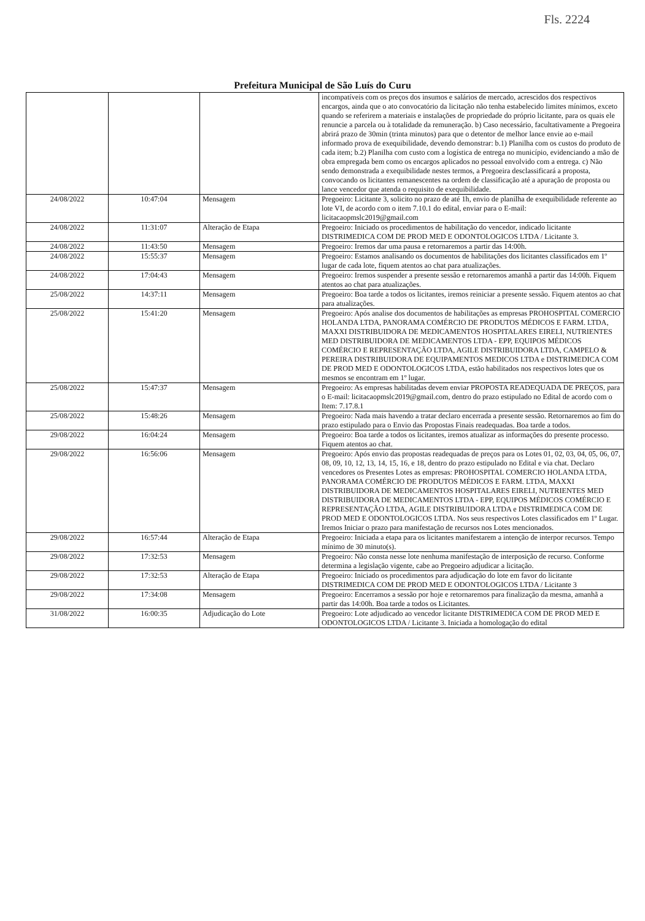Fls. 2224
Prefeitura Municipal de São Luís do Curu
| | | | incompatíveis com os preços dos insumos e salários de mercado, acrescidos dos respectivos encargos, ainda que o ato convocatório da licitação não tenha estabelecido limites mínimos, exceto quando se referirem a materiais e instalações de propriedade do próprio licitante, para os quais ele renuncie a parcela ou à totalidade da remuneração. b) Caso necessário, facultativamente a Pregoeira abrirá prazo de 30min (trinta minutos) para que o detentor de melhor lance envie ao e-mail informado prova de exequibilidade, devendo demonstrar: b.1) Planilha com os custos do produto de cada item; b.2) Planilha com custo com a logística de entrega no município, evidenciando a mão de obra empregada bem como os encargos aplicados no pessoal envolvido com a entrega. c) Não sendo demonstrada a exequibilidade nestes termos, a Pregoeira desclassificará a proposta, convocando os licitantes remanescentes na ordem de classificação até a apuração de proposta ou lance vencedor que atenda o requisito de exequibilidade. |
| 24/08/2022 | 10:47:04 | Mensagem | Pregoeiro: Licitante 3, solicito no prazo de até 1h, envio de planilha de exequibilidade referente ao lote VI, de acordo com o item 7.10.1 do edital, enviar para o E-mail: licitacaopmslc2019@gmail.com |
| 24/08/2022 | 11:31:07 | Alteração de Etapa | Pregoeiro: Iniciado os procedimentos de habilitação do vencedor, indicado licitante DISTRIMEDICA COM DE PROD MED E ODONTOLOGICOS LTDA / Licitante 3. |
| 24/08/2022 | 11:43:50 | Mensagem | Pregoeiro: Iremos dar uma pausa e retornaremos a partir das 14:00h. |
| 24/08/2022 | 15:55:37 | Mensagem | Pregoeiro: Estamos analisando os documentos de habilitações dos licitantes classificados em 1º lugar de cada lote, fiquem atentos ao chat para atualizações. |
| 24/08/2022 | 17:04:43 | Mensagem | Pregoeiro: Iremos suspender a presente sessão e retornaremos amanhã a partir das 14:00h. Fiquem atentos ao chat para atualizações. |
| 25/08/2022 | 14:37:11 | Mensagem | Pregoeiro: Boa tarde a todos os licitantes, iremos reiniciar a presente sessão. Fiquem atentos ao chat para atualizações. |
| 25/08/2022 | 15:41:20 | Mensagem | Pregoeiro: Após analise dos documentos de habilitações as empresas PROHOSPITAL COMERCIO HOLANDA LTDA, PANORAMA COMÉRCIO DE PRODUTOS MÉDICOS E FARM. LTDA, MAXXI DISTRIBUIDORA DE MEDICAMENTOS HOSPITALARES EIRELI, NUTRIENTES MED DISTRIBUIDORA DE MEDICAMENTOS LTDA - EPP, EQUIPOS MÉDICOS COMÉRCIO E REPRESENTAÇÃO LTDA, AGILE DISTRIBUIDORA LTDA, CAMPELO & PEREIRA DISTRIBUIDORA DE EQUIPAMENTOS MEDICOS LTDA e DISTRIMEDICA COM DE PROD MED E ODONTOLOGICOS LTDA, estão habilitados nos respectivos lotes que os mesmos se encontram em 1º lugar. |
| 25/08/2022 | 15:47:37 | Mensagem | Pregoeiro: As empresas habilitadas devem enviar PROPOSTA READEQUADA DE PREÇOS, para o E-mail: licitacaopmslc2019@gmail.com, dentro do prazo estipulado no Edital de acordo com o Item: 7.17.8.1 |
| 25/08/2022 | 15:48:26 | Mensagem | Pregoeiro: Nada mais havendo a tratar declaro encerrada a presente sessão. Retornaremos ao fim do prazo estipulado para o Envio das Propostas Finais readequadas. Boa tarde a todos. |
| 29/08/2022 | 16:04:24 | Mensagem | Pregoeiro: Boa tarde a todos os licitantes, iremos atualizar as informações do presente processo. Fiquem atentos ao chat. |
| 29/08/2022 | 16:56:06 | Mensagem | Pregoeiro: Após envio das propostas readequadas de preços para os Lotes 01, 02, 03, 04, 05, 06, 07, 08, 09, 10, 12, 13, 14, 15, 16, e 18, dentro do prazo estipulado no Edital e via chat. Declaro vencedores os Presentes Lotes as empresas: PROHOSPITAL COMERCIO HOLANDA LTDA, PANORAMA COMÉRCIO DE PRODUTOS MÉDICOS E FARM. LTDA, MAXXI DISTRIBUIDORA DE MEDICAMENTOS HOSPITALARES EIRELI, NUTRIENTES MED DISTRIBUIDORA DE MEDICAMENTOS LTDA - EPP, EQUIPOS MÉDICOS COMÉRCIO E REPRESENTAÇÃO LTDA, AGILE DISTRIBUIDORA LTDA e DISTRIMEDICA COM DE PROD MED E ODONTOLOGICOS LTDA. Nos seus respectivos Lotes classificados em 1º Lugar. Iremos Iniciar o prazo para manifestação de recursos nos Lotes mencionados. |
| 29/08/2022 | 16:57:44 | Alteração de Etapa | Pregoeiro: Iniciada a etapa para os licitantes manifestarem a intenção de interpor recursos. Tempo mínimo de 30 minuto(s). |
| 29/08/2022 | 17:32:53 | Mensagem | Pregoeiro: Não consta nesse lote nenhuma manifestação de interposição de recurso. Conforme determina a legislação vigente, cabe ao Pregoeiro adjudicar a licitação. |
| 29/08/2022 | 17:32:53 | Alteração de Etapa | Pregoeiro: Iniciado os procedimentos para adjudicação do lote em favor do licitante DISTRIMEDICA COM DE PROD MED E ODONTOLOGICOS LTDA / Licitante 3 |
| 29/08/2022 | 17:34:08 | Mensagem | Pregoeiro: Encerramos a sessão por hoje e retornaremos para finalização da mesma, amanhã a partir das 14:00h. Boa tarde a todos os Licitantes. |
| 31/08/2022 | 16:00:35 | Adjudicação do Lote | Pregoeiro: Lote adjudicado ao vencedor licitante DISTRIMEDICA COM DE PROD MED E ODONTOLOGICOS LTDA / Licitante 3. Iniciada a homologação do edital |